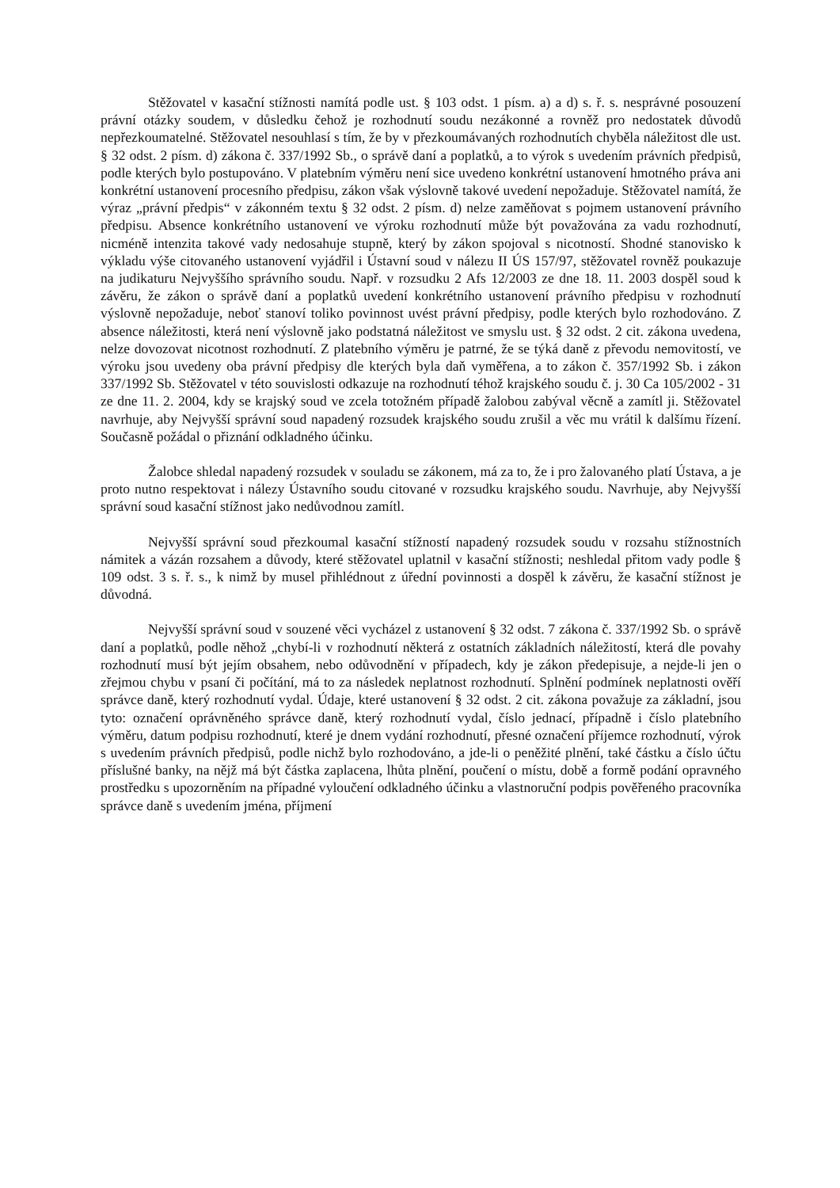Stěžovatel v kasační stížnosti namítá podle ust. § 103 odst. 1 písm. a) a d) s. ř. s. nesprávné posouzení právní otázky soudem, v důsledku čehož je rozhodnutí soudu nezákonné a rovněž pro nedostatek důvodů nepřezkoumatelné. Stěžovatel nesouhlasí s tím, že by v přezkoumávaných rozhodnutích chyběla náležitost dle ust. § 32 odst. 2 písm. d) zákona č. 337/1992 Sb., o správě daní a poplatků, a to výrok s uvedením právních předpisů, podle kterých bylo postupováno. V platebním výměru není sice uvedeno konkrétní ustanovení hmotného práva ani konkrétní ustanovení procesního předpisu, zákon však výslovně takové uvedení nepožaduje. Stěžovatel namítá, že výraz „právní předpis“ v zákonném textu § 32 odst. 2 písm. d) nelze zaměňovat s pojmem ustanovení právního předpisu. Absence konkrétního ustanovení ve výroku rozhodnutí může být považována za vadu rozhodnutí, nicméně intenzita takové vady nedosahuje stupně, který by zákon spojoval s nicotností. Shodné stanovisko k výkladu výše citovaného ustanovení vyjádřil i Ústavní soud v nálezu II ÚS 157/97, stěžovatel rovněž poukazuje na judikaturu Nejvyššího správního soudu. Např. v rozsudku 2 Afs 12/2003 ze dne 18. 11. 2003 dospěl soud k závěru, že zákon o správě daní a poplatků uvedení konkrétního ustanovení právního předpisu v rozhodnutí výslovně nepožaduje, neboť stanoví toliko povinnost uvést právní předpisy, podle kterých bylo rozhodováno. Z absence náležitosti, která není výslovně jako podstatná náležitost ve smyslu ust. § 32 odst. 2 cit. zákona uvedena, nelze dovozovat nicotnost rozhodnutí. Z platebního výměru je patrné, že se týká daně z převodu nemovitostí, ve výroku jsou uvedeny oba právní předpisy dle kterých byla daň vyměřena, a to zákon č. 357/1992 Sb. i zákon 337/1992 Sb. Stěžovatel v této souvislosti odkazuje na rozhodnutí téhož krajského soudu č. j. 30 Ca 105/2002 - 31 ze dne 11. 2. 2004, kdy se krajský soud ve zcela totožném případě žalobou zabýval věcně a zamítl ji. Stěžovatel navrhuje, aby Nejvyšší správní soud napadený rozsudek krajského soudu zrušil a věc mu vrátil k dalšímu řízení. Současně požádal o přiznání odkladného účinku.
Žalobce shledal napadený rozsudek v souladu se zákonem, má za to, že i pro žalovaného platí Ústava, a je proto nutno respektovat i nálezy Ústavního soudu citované v rozsudku krajského soudu. Navrhuje, aby Nejvyšší správní soud kasační stížnost jako nedůvodnou zamítl.
Nejvyšší správní soud přezkoumal kasační stížností napadený rozsudek soudu v rozsahu stížnostních námitek a vázán rozsahem a důvody, které stěžovatel uplatnil v kasační stížnosti; neshledal přitom vady podle § 109 odst. 3 s. ř. s., k nimž by musel přihlédnout z úřední povinnosti a dospěl k závěru, že kasační stížnost je důvodná.
Nejvyšší správní soud v souzené věci vycházel z ustanovení § 32 odst. 7 zákona č. 337/1992 Sb. o správě daní a poplatků, podle něhož „chybí-li v rozhodnutí některá z ostatních základních náležitostí, která dle povahy rozhodnutí musí být jejím obsahem, nebo odůvodnění v případech, kdy je zákon předepisuje, a nejde-li jen o zřejmou chybu v psaní či počítání, má to za následek neplatnost rozhodnutí. Splnění podmínek neplatnosti ověří správce daně, který rozhodnutí vydal. Údaje, které ustanovení § 32 odst. 2 cit. zákona považuje za základní, jsou tyto: označení oprávněného správce daně, který rozhodnutí vydal, číslo jednací, případně i číslo platebního výměru, datum podpisu rozhodnutí, které je dnem vydání rozhodnutí, přesné označení příjemce rozhodnutí, výrok s uvedením právních předpisů, podle nichž bylo rozhodováno, a jde-li o peněžité plnění, také částku a číslo účtu příslušné banky, na nějž má být částka zaplacena, lhůta plnění, poučení o místu, době a formě podání opravného prostředku s upozorněním na případné vyloučení odkladného účinku a vlastnoruční podpis pověřeného pracovníka správce daně s uvedením jména, příjmení